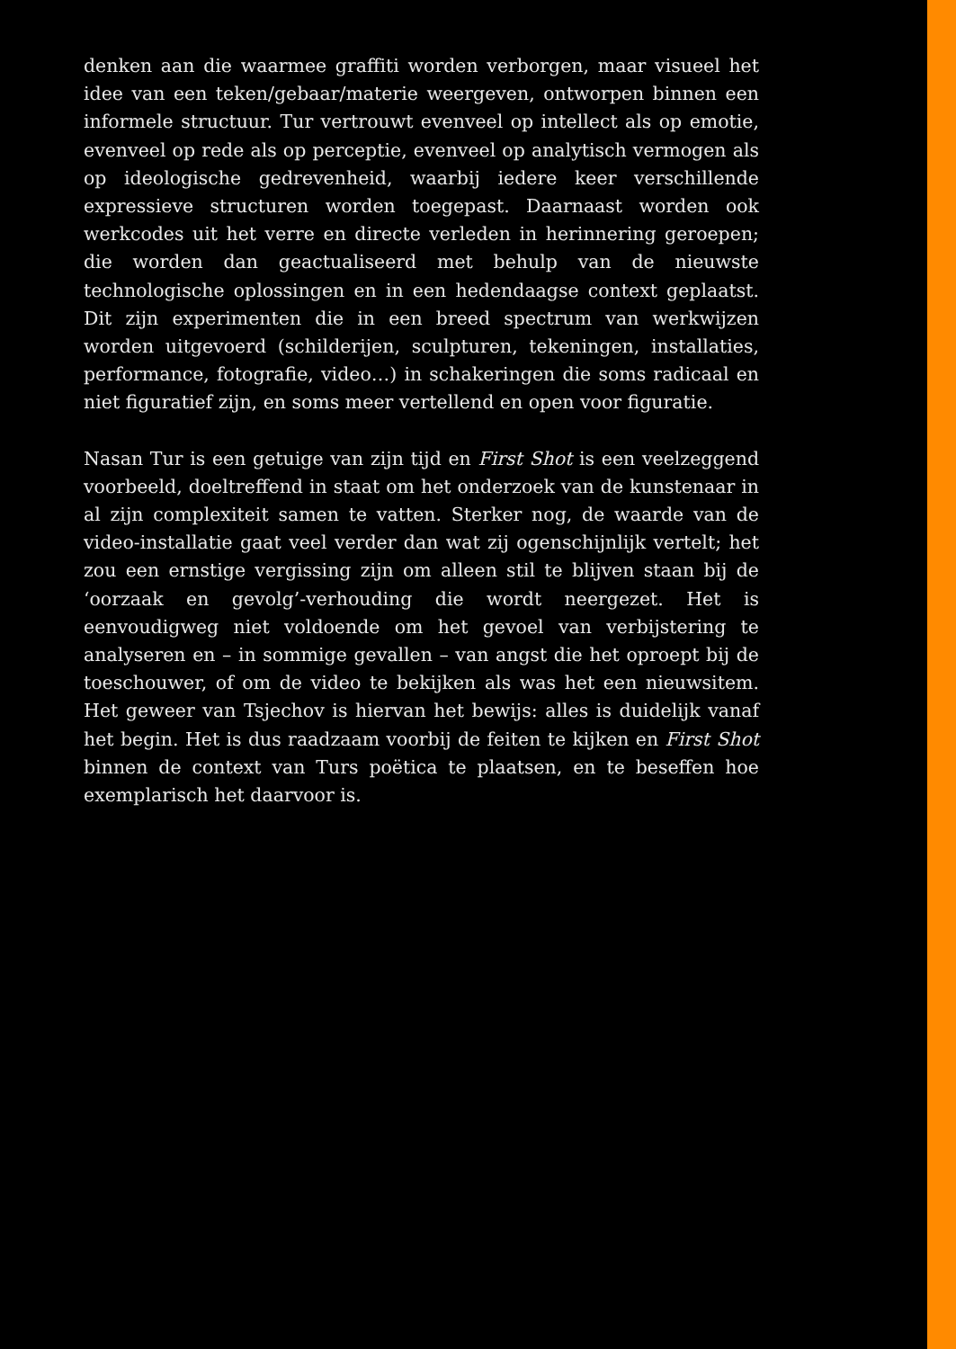denken aan die waarmee graffiti worden verborgen, maar visueel het idee van een teken/gebaar/materie weergeven, ontworpen binnen een informele structuur. Tur vertrouwt evenveel op intellect als op emotie, evenveel op rede als op perceptie, evenveel op analytisch vermogen als op ideologische gedrevenheid, waarbij iedere keer verschillende expressieve structuren worden toegepast. Daarnaast worden ook werkcodes uit het verre en directe verleden in herinnering geroepen; die worden dan geactualiseerd met behulp van de nieuwste technologische oplossingen en in een hedendaagse context geplaatst. Dit zijn experimenten die in een breed spectrum van werkwijzen worden uitgevoerd (schilderijen, sculpturen, tekeningen, installaties, performance, fotografie, video…) in schakeringen die soms radicaal en niet figuratief zijn, en soms meer vertellend en open voor figuratie.
Nasan Tur is een getuige van zijn tijd en First Shot is een veelzeggend voorbeeld, doeltreffend in staat om het onderzoek van de kunstenaar in al zijn complexiteit samen te vatten. Sterker nog, de waarde van de video-installatie gaat veel verder dan wat zij ogenschijnlijk vertelt; het zou een ernstige vergissing zijn om alleen stil te blijven staan bij de ‘oorzaak en gevolg’-verhouding die wordt neergezet. Het is eenvoudigweg niet voldoende om het gevoel van verbijstering te analyseren en – in sommige gevallen – van angst die het oproept bij de toeschouwer, of om de video te bekijken als was het een nieuwsitem. Het geweer van Tsjechov is hiervan het bewijs: alles is duidelijk vanaf het begin. Het is dus raadzaam voorbij de feiten te kijken en First Shot binnen de context van Turs poëtica te plaatsen, en te beseffen hoe exemplarisch het daarvoor is.